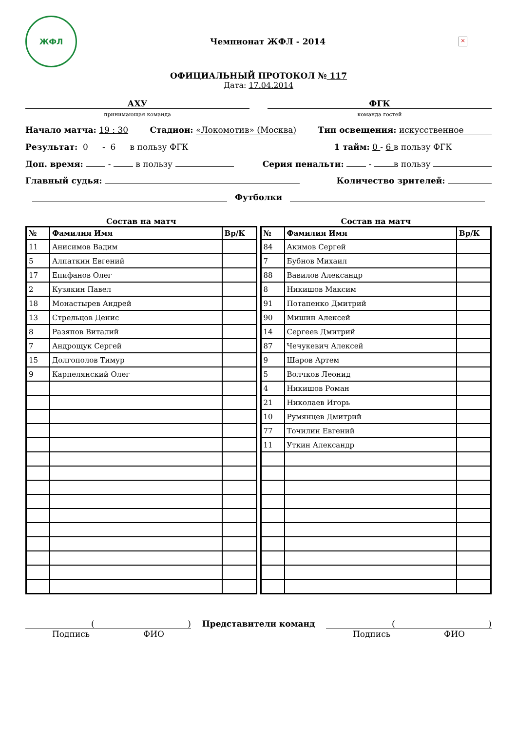ЖФЛ
Чемпионат ЖФЛ - 2014
×
ОФИЦИАЛЬНЫЙ ПРОТОКОЛ № 117
Дата: 17.04.2014
АХУ
принимающая команда
ФГК
команда гостей
Начало матча: 19 : 30 Стадион: «Локомотив» (Москва) Тип освещения: искусственное
Результат: 0 - 6 в пользу ФГК 1 тайм: 0 - 6 в пользу ФГК
Доп. время: - в пользу Серия пенальти: - в пользу
Главный судья: Количество зрителей:
Футболки
Состав на матч
| № | Фамилия Имя | Вр/К |
| --- | --- | --- |
| 11 | Анисимов Вадим | |
| 5 | Алпаткин Евгений | |
| 17 | Епифанов Олег | |
| 2 | Кузякин Павел | |
| 18 | Монастырев Андрей | |
| 13 | Стрельцов Денис | |
| 8 | Разяпов Виталий | |
| 7 | Андрощук Сергей | |
| 15 | Долгополов Тимур | |
| 9 | Карпелянский Олег | |
Состав на матч
| № | Фамилия Имя | Вр/К |
| --- | --- | --- |
| 84 | Акимов Сергей | |
| 7 | Бубнов Михаил | |
| 88 | Вавилов Александр | |
| 8 | Никишов Максим | |
| 91 | Потапенко Дмитрий | |
| 90 | Мишин Алексей | |
| 14 | Сергеев Дмитрий | |
| 87 | Чечукевич Алексей | |
| 9 | Шаров Артем | |
| 5 | Волчков Леонид | |
| 4 | Никишов Роман | |
| 21 | Николаев Игорь | |
| 10 | Румянцев Дмитрий | |
| 77 | Точилин Евгений | |
| 11 | Уткин Александр | |
()
Подпись ФИО
Представители команд ()
Подпись ФИО